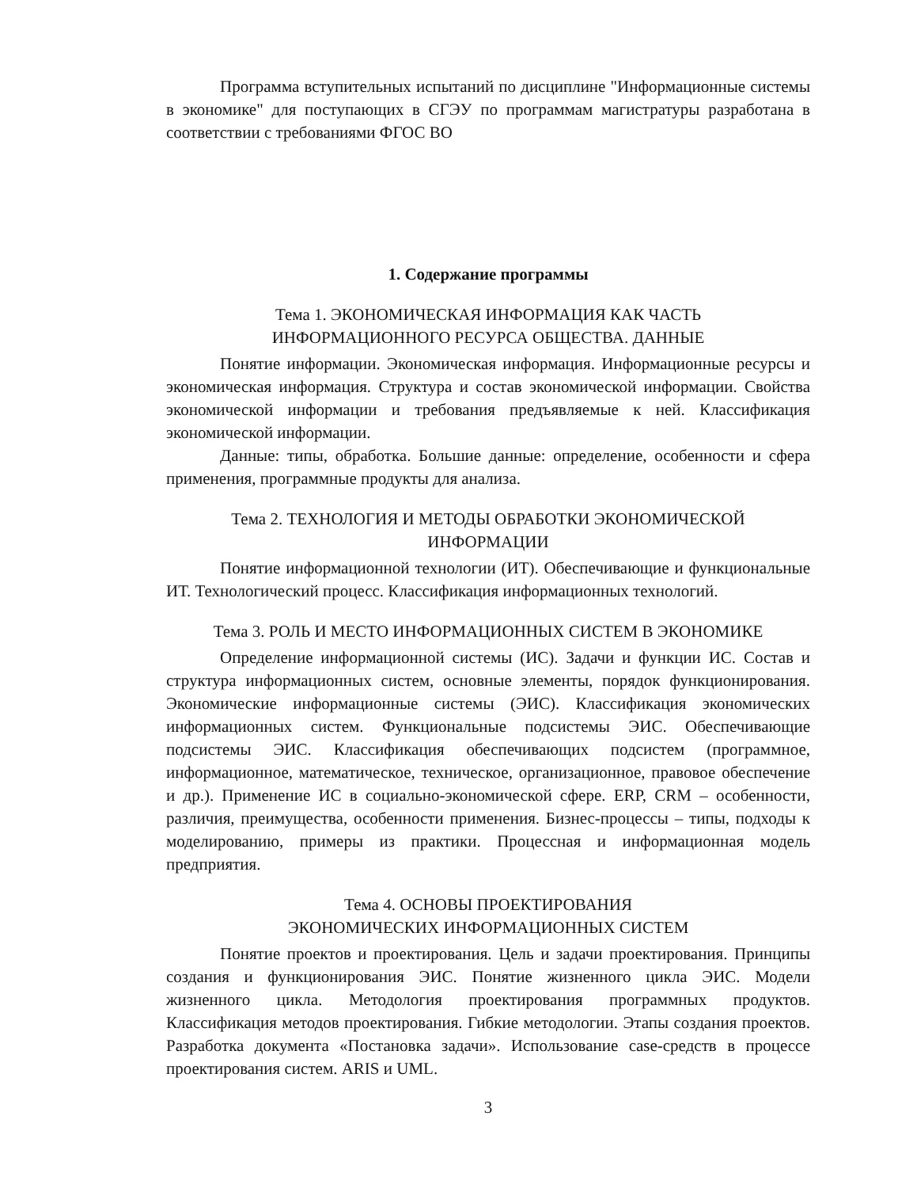Программа вступительных испытаний по дисциплине "Информационные системы в экономике" для поступающих в СГЭУ по программам магистратуры разработана в соответствии с требованиями ФГОС ВО
1. Содержание программы
Тема 1. ЭКОНОМИЧЕСКАЯ ИНФОРМАЦИЯ КАК ЧАСТЬ
ИНФОРМАЦИОННОГО РЕСУРСА ОБЩЕСТВА. ДАННЫЕ
Понятие информации. Экономическая информация. Информационные ресурсы и экономическая информация. Структура и состав экономической информации. Свойства экономической информации и требования предъявляемые к ней. Классификация экономической информации.
Данные: типы, обработка. Большие данные: определение, особенности и сфера применения, программные продукты для анализа.
Тема 2. ТЕХНОЛОГИЯ И МЕТОДЫ ОБРАБОТКИ ЭКОНОМИЧЕСКОЙ
ИНФОРМАЦИИ
Понятие информационной технологии (ИТ). Обеспечивающие и функциональные ИТ. Технологический процесс. Классификация информационных технологий.
Тема 3. РОЛЬ И МЕСТО ИНФОРМАЦИОННЫХ СИСТЕМ В ЭКОНОМИКЕ
Определение информационной системы (ИС). Задачи и функции ИС. Состав и структура информационных систем, основные элементы, порядок функционирования. Экономические информационные системы (ЭИС). Классификация экономических информационных систем. Функциональные подсистемы ЭИС. Обеспечивающие подсистемы ЭИС. Классификация обеспечивающих подсистем (программное, информационное, математическое, техническое, организационное, правовое обеспечение и др.). Применение ИС в социально-экономической сфере. ERP, CRM – особенности, различия, преимущества, особенности применения. Бизнес-процессы – типы, подходы к моделированию, примеры из практики. Процессная и информационная модель предприятия.
Тема 4. ОСНОВЫ ПРОЕКТИРОВАНИЯ
ЭКОНОМИЧЕСКИХ ИНФОРМАЦИОННЫХ СИСТЕМ
Понятие проектов и проектирования. Цель и задачи проектирования. Принципы создания и функционирования ЭИС. Понятие жизненного цикла ЭИС. Модели жизненного цикла. Методология проектирования программных продуктов. Классификация методов проектирования. Гибкие методологии. Этапы создания проектов. Разработка документа «Постановка задачи». Использование case-средств в процессе проектирования систем. ARIS и UML.
3